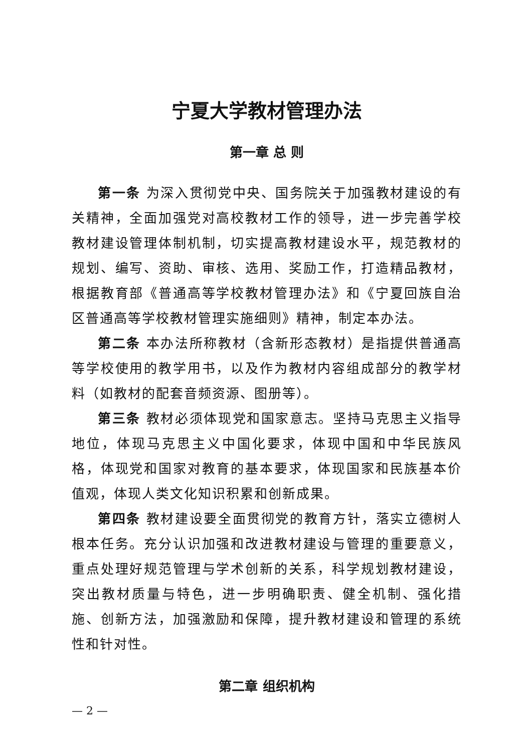宁夏大学教材管理办法
第一章 总 则
第一条 为深入贯彻党中央、国务院关于加强教材建设的有关精神，全面加强党对高校教材工作的领导，进一步完善学校教材建设管理体制机制，切实提高教材建设水平，规范教材的规划、编写、资助、审核、选用、奖励工作，打造精品教材，根据教育部《普通高等学校教材管理办法》和《宁夏回族自治区普通高等学校教材管理实施细则》精神，制定本办法。
第二条 本办法所称教材（含新形态教材）是指提供普通高等学校使用的教学用书，以及作为教材内容组成部分的教学材料（如教材的配套音频资源、图册等）。
第三条 教材必须体现党和国家意志。坚持马克思主义指导地位，体现马克思主义中国化要求，体现中国和中华民族风格，体现党和国家对教育的基本要求，体现国家和民族基本价值观，体现人类文化知识积累和创新成果。
第四条 教材建设要全面贯彻党的教育方针，落实立德树人根本任务。充分认识加强和改进教材建设与管理的重要意义，重点处理好规范管理与学术创新的关系，科学规划教材建设，突出教材质量与特色，进一步明确职责、健全机制、强化措施、创新方法，加强激励和保障，提升教材建设和管理的系统性和针对性。
第二章 组织机构
— 2 —